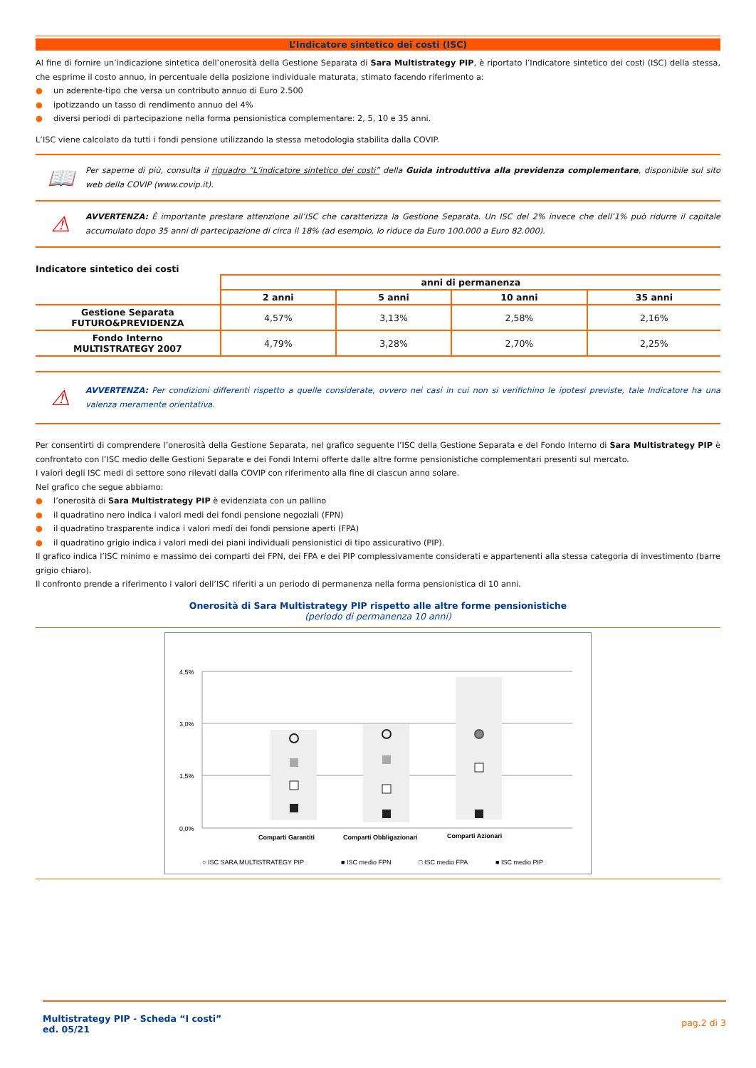L’Indicatore sintetico dei costi (ISC)
Al fine di fornire un’indicazione sintetica dell’onerosità della Gestione Separata di Sara Multistrategy PIP, è riportato l’Indicatore sintetico dei costi (ISC) della stessa, che esprime il costo annuo, in percentuale della posizione individuale maturata, stimato facendo riferimento a:
● un aderente-tipo che versa un contributo annuo di Euro 2.500
● ipotizzando un tasso di rendimento annuo del 4%
● diversi periodi di partecipazione nella forma pensionistica complementare: 2, 5, 10 e 35 anni.
L’ISC viene calcolato da tutti i fondi pensione utilizzando la stessa metodologia stabilita dalla COVIP.
📖
Per saperne di più, consulta il riquadro “L’indicatore sintetico dei costi” della Guida introduttiva alla previdenza complementare, disponibile sul sito web della COVIP (www.covip.it).
⚠
AVVERTENZA: È importante prestare attenzione all’ISC che caratterizza la Gestione Separata. Un ISC del 2% invece che dell’1% può ridurre il capitale accumulato dopo 35 anni di partecipazione di circa il 18% (ad esempio, lo riduce da Euro 100.000 a Euro 82.000).
Indicatore sintetico dei costi
| | anni di permanenza | | | |
| --- | --- | --- | --- | --- |
| | 2 anni | 5 anni | 10 anni | 35 anni |
| Gestione Separata FUTURO&PREVIDENZA | 4,57% | 3,13% | 2,58% | 2,16% |
| Fondo Interno MULTISTRATEGY 2007 | 4,79% | 3,28% | 2,70% | 2,25% |
⚠
AVVERTENZA: Per condizioni differenti rispetto a quelle considerate, ovvero nei casi in cui non si verifichino le ipotesi previste, tale Indicatore ha una valenza meramente orientativa.
Per consentirti di comprendere l’onerosità della Gestione Separata, nel grafico seguente l’ISC della Gestione Separata e del Fondo Interno di Sara Multistrategy PIP è confrontato con l’ISC medio delle Gestioni Separate e dei Fondi Interni offerte dalle altre forme pensionistiche complementari presenti sul mercato.
I valori degli ISC medi di settore sono rilevati dalla COVIP con riferimento alla fine di ciascun anno solare.
Nel grafico che segue abbiamo:
● l’onerosità di Sara Multistrategy PIP è evidenziata con un pallino
● il quadratino nero indica i valori medi dei fondi pensione negoziali (FPN)
● il quadratino trasparente indica i valori medi dei fondi pensione aperti (FPA)
● il quadratino grigio indica i valori medi dei piani individuali pensionistici di tipo assicurativo (PIP).
Il grafico indica l’ISC minimo e massimo dei comparti dei FPN, dei FPA e dei PIP complessivamente considerati e appartenenti alla stessa categoria di investimento (barre grigio chiaro).
Il confronto prende a riferimento i valori dell’ISC riferiti a un periodo di permanenza nella forma pensionistica di 10 anni.
Onerosità di Sara Multistrategy PIP rispetto alle altre forme pensionistiche
(periodo di permanenza 10 anni)
4,5%
3,0%
1,5%
0,0%
Comparti Garantiti
Comparti Obbligazionari
Comparti Azionari
○ ISC SARA MULTISTRATEGY PIP
■ ISC medio FPN
□ ISC medio FPA
■ ISC medio PIP
Multistrategy PIP - Scheda “I costi”
ed. 05/21
pag.2 di 3